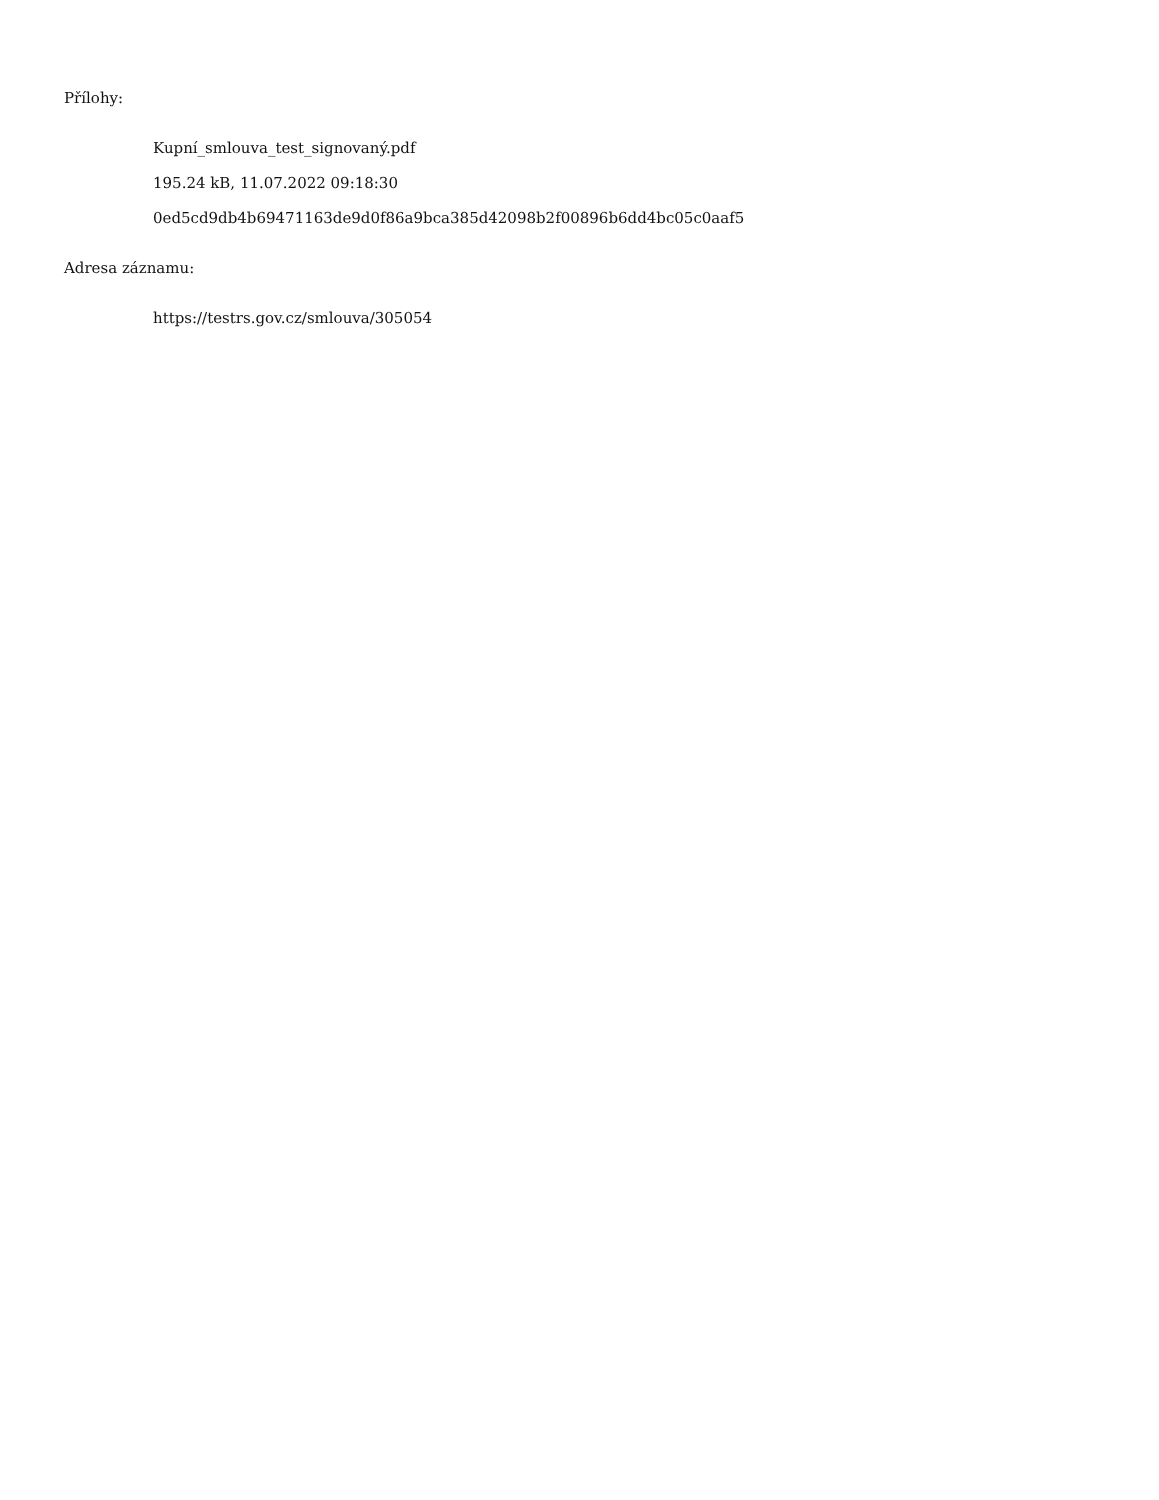Přílohy:
Kupní_smlouva_test_signovaný.pdf
195.24 kB, 11.07.2022 09:18:30
0ed5cd9db4b69471163de9d0f86a9bca385d42098b2f00896b6dd4bc05c0aaf5
Adresa záznamu:
https://testrs.gov.cz/smlouva/305054